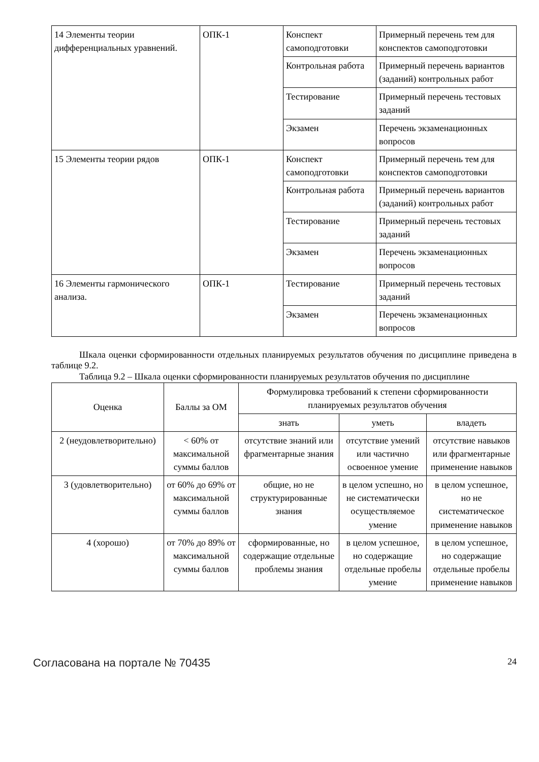| 14 Элементы теории дифференциальных уравнений. | ОПК-1 | Конспект самоподготовки | Примерный перечень тем для конспектов самоподготовки |
| | | Контрольная работа | Примерный перечень вариантов (заданий) контрольных работ |
| | | Тестирование | Примерный перечень тестовых заданий |
| | | Экзамен | Перечень экзаменационных вопросов |
| 15 Элементы теории рядов | ОПК-1 | Конспект самоподготовки | Примерный перечень тем для конспектов самоподготовки |
| | | Контрольная работа | Примерный перечень вариантов (заданий) контрольных работ |
| | | Тестирование | Примерный перечень тестовых заданий |
| | | Экзамен | Перечень экзаменационных вопросов |
| 16 Элементы гармонического анализа. | ОПК-1 | Тестирование | Примерный перечень тестовых заданий |
| | | Экзамен | Перечень экзаменационных вопросов |
Шкала оценки сформированности отдельных планируемых результатов обучения по дисциплине приведена в таблице 9.2.
Таблица 9.2 – Шкала оценки сформированности планируемых результатов обучения по дисциплине
| Оценка | Баллы за ОМ | Формулировка требований к степени сформированности планируемых результатов обучения | | |
| --- | --- | --- | --- | --- |
| | | знать | уметь | владеть |
| 2 (неудовлетворительно) | < 60% от максимальной суммы баллов | отсутствие знаний или фрагментарные знания | отсутствие умений или частично освоенное умение | отсутствие навыков или фрагментарные применение навыков |
| 3 (удовлетворительно) | от 60% до 69% от максимальной суммы баллов | общие, но не структурированные знания | в целом успешно, но не систематически осуществляемое умение | в целом успешное, но не систематическое применение навыков |
| 4 (хорошо) | от 70% до 89% от максимальной суммы баллов | сформированные, но содержащие отдельные проблемы знания | в целом успешное, но содержащие отдельные пробелы умение | в целом успешное, но содержащие отдельные пробелы применение навыков |
Согласована на портале № 70435 24